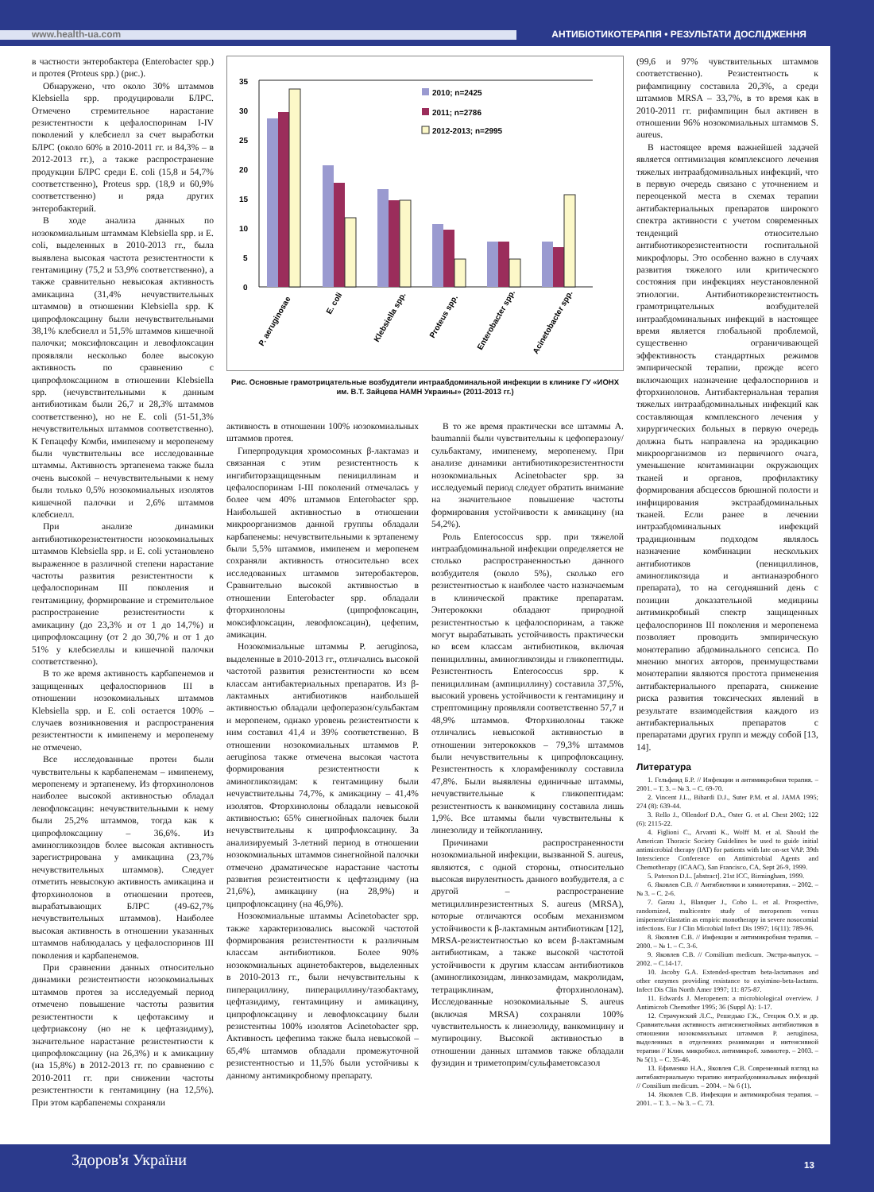www.health-ua.com АНТИБІОТИКОТЕРАПІЯ • РЕЗУЛЬТАТИ ДОСЛІДЖЕННЯ
в частности энтеробактера (Enterobacter spp.) и протея (Proteus spp.) (рис.).
Обнаружено, что около 30% штаммов Klebsiella spp. продуцировали БЛРС. Отмечено стремительное нарастание резистентности к цефалоспоринам I-IV поколений у клебсиелл за счет выработки БЛРС (около 60% в 2010-2011 гг. и 84,3% – в 2012-2013 гг.), а также распространение продукции БЛРС среди E. coli (15,8 и 54,7% соответственно), Proteus spp. (18,9 и 60,9% соответственно) и ряда других энтеробактерий.
В ходе анализа данных по нозокомиальным штаммам Klebsiella spp. и E. coli, выделенных в 2010-2013 гг., была выявлена высокая частота резистентности к гентамицину (75,2 и 53,9% соответственно), а также сравнительно невысокая активность амикацина (31,4% нечувствительных штаммов) в отношении Klebsiella spp. К ципрофлоксацину были нечувствительными 38,1% клебсиелл и 51,5% штаммов кишечной палочки; моксифлоксацин и левофлоксацин проявляли несколько более высокую активность по сравнению с ципрофлоксацином в отношении Klebsiella spp. (нечувствительными к данным антибиотикам были 26,7 и 28,3% штаммов соответственно), но не E. coli (51-51,3% нечувствительных штаммов соответственно). К Гепацефу Комби, имипенему и меропенему были чувствительны все исследованные штаммы. Активность эртапенема также была очень высокой – нечувствительными к нему были только 0,5% нозокомиальных изолятов кишечной палочки и 2,6% штаммов клебсиелл.
При анализе динамики антибиотикорезистентности нозокомиальных штаммов Klebsiella spp. и E. coli установлено выраженное в различной степени нарастание частоты развития резистентности к цефалоспоринам III поколения и гентамицину, формирование и стремительное распространение резистентности к амикацину (до 23,3% и от 1 до 14,7%) и ципрофлоксацину (от 2 до 30,7% и от 1 до 51% у клебсиеллы и кишечной палочки соответственно).
В то же время активность карбапенемов и защищенных цефалоспоринов III в отношении нозокомиальных штаммов Klebsiella spp. и E. coli остается 100% – случаев возникновения и распространения резистентности к имипенему и меропенему не отмечено.
Все исследованные протеи были чувствительны к карбапенемам – имипенему, меропенему и эртапенему. Из фторхинолонов наиболее высокой активностью обладал левофлоксацин: нечувствительными к нему были 25,2% штаммов, тогда как к ципрофлоксацину – 36,6%. Из аминогликозидов более высокая активность зарегистрирована у амикацина (23,7% нечувствительных штаммов). Следует отметить невысокую активность амикацина и фторхинолонов в отношении протеев, вырабатывающих БЛРС (49-62,7% нечувствительных штаммов). Наиболее высокая активность в отношении указанных штаммов наблюдалась у цефалоспоринов III поколения и карбапенемов.
При сравнении данных относительно динамики резистентности нозокомиальных штаммов протея за исследуемый период отмечено повышение частоты развития резистентности к цефотаксиму и цефтриаксону (но не к цефтазидиму), значительное нарастание резистентности к ципрофлоксацину (на 26,3%) и к амикацину (на 15,8%) в 2012-2013 гг. по сравнению с 2010-2011 гг. при снижении частоты резистентности к гентамицину (на 12,5%). При этом карбапенемы сохраняли
35
30
25
20
15
10
5
0
2010; n=2425
2011; n=2786
2012-2013; n=2995
P. aeruginosae
E. coli
Klebsiella spp.
Proteus spp.
Enterobacter spp.
Acinetobacter spp.
Рис. Основные грамотрицательные возбудители интраабдоминальной инфекции в клинике ГУ «ИОНХ им. В.Т. Зайцева НАМН Украины» (2011-2013 гг.)
активность в отношении 100% нозокомиальных штаммов протея.
Гиперпродукция хромосомных β-лактамаз и связанная с этим резистентность к ингибиторзащищенным пенициллинам и цефалоспоринам I-III поколений отмечалась у более чем 40% штаммов Enterobacter spp. Наибольшей активностью в отношении микроорганизмов данной группы обладали карбапенемы: нечувствительными к эртапенему были 5,5% штаммов, имипенем и меропенем сохраняли активность относительно всех исследованных штаммов энтеробактеров. Сравнительно высокой активностью в отношении Enterobacter spp. обладали фторхинолоны (ципрофлоксацин, моксифлоксацин, левофлоксацин), цефепим, амикацин.
Нозокомиальные штаммы P. aeruginosa, выделенные в 2010-2013 гг., отличались высокой частотой развития резистентности ко всем классам антибактериальных препаратов. Из β-лактамных антибиотиков наибольшей активностью обладали цефоперазон/сульбактам и меропенем, однако уровень резистентности к ним составил 41,4 и 39% соответственно. В отношении нозокомиальных штаммов P. aeruginosa также отмечена высокая частота формирования резистентности к аминогликозидам: к гентамицину были нечувствительны 74,7%, к амикацину – 41,4% изолятов. Фторхинолоны обладали невысокой активностью: 65% синегнойных палочек были нечувствительны к ципрофлоксацину. За анализируемый 3-летний период в отношении нозокомиальных штаммов синегнойной палочки отмечено драматическое нарастание частоты развития резистентности к цефтазидиму (на 21,6%), амикацину (на 28,9%) и ципрофлоксацину (на 46,9%).
Нозокомиальные штаммы Acinetobacter spp. также характеризовались высокой частотой формирования резистентности к различным классам антибиотиков. Более 90% нозокомиальных ацинетобактеров, выделенных в 2010-2013 гг., были нечувствительны к пиперациллину, пиперациллину/тазобактаму, цефтазидиму, гентамицину и амикацину, ципрофлоксацину и левофлоксацину были резистентны 100% изолятов Acinetobacter spp. Активность цефепима также была невысокой – 65,4% штаммов обладали промежуточной резистентностью и 11,5% были устойчивы к данному антимикробному препарату.
В то же время практически все штаммы A. baumannii были чувствительны к цефоперазону/сульбактаму, имипенему, меропенему. При анализе динамики антибиотикорезистентности нозокомиальных Acinetobacter spp. за исследуемый период следует обратить внимание на значительное повышение частоты формирования устойчивости к амикацину (на 54,2%).
Роль Enterococcus spp. при тяжелой интраабдоминальной инфекции определяется не столько распространенностью данного возбудителя (около 5%), сколько его резистентностью к наиболее часто назначаемым в клинической практике препаратам. Энтерококки обладают природной резистентностью к цефалоспоринам, а также могут вырабатывать устойчивость практически ко всем классам антибиотиков, включая пенициллины, аминогликозиды и гликопептиды. Резистентность Enterococcus spp. к пенициллинам (ампициллину) составила 37,5%, высокий уровень устойчивости к гентамицину и стрептомицину проявляли соответственно 57,7 и 48,9% штаммов. Фторхинолоны также отличались невысокой активностью в отношении энтерококков – 79,3% штаммов были нечувствительны к ципрофлоксацину. Резистентность к хлорамфениколу составила 47,8%. Были выявлены единичные штаммы, нечувствительные к гликопептидам: резистентность к ванкомицину составила лишь 1,9%. Все штаммы были чувствительны к линезолиду и тейкопланину.
Причинами распространенности нозокомиальной инфекции, вызванной S. aureus, являются, с одной стороны, относительно высокая вирулентность данного возбудителя, а с другой – распространение метициллинрезистентных S. aureus (MRSA), которые отличаются особым механизмом устойчивости к β-лактамным антибиотикам [12], MRSA-резистентностью ко всем β-лактамным антибиотикам, а также высокой частотой устойчивости к другим классам антибиотиков (аминогликозидам, линкозамидам, макролидам, тетрациклинам, фторхинолонам). Исследованные нозокомиальные S. aureus (включая MRSA) сохраняли 100% чувствительность к линезолиду, ванкомицину и мупироцину. Высокой активностью в отношении данных штаммов также обладали фузидин и триметоприм/сульфаметоксазол
(99,6 и 97% чувствительных штаммов соответственно). Резистентность к рифампицину составила 20,3%, а среди штаммов MRSA – 33,7%, в то время как в 2010-2011 гг. рифампицин был активен в отношении 96% нозокомиальных штаммов S. aureus.
В настоящее время важнейшей задачей является оптимизация комплексного лечения тяжелых интраабдоминальных инфекций, что в первую очередь связано с уточнением и переоценкой места в схемах терапии антибактериальных препаратов широкого спектра активности с учетом современных тенденций относительно антибиотикорезистентности госпитальной микрофлоры. Это особенно важно в случаях развития тяжелого или критического состояния при инфекциях неустановленной этиологии. Антибиотикорезистентность грамотрицательных возбудителей интраабдоминальных инфекций в настоящее время является глобальной проблемой, существенно ограничивающей эффективность стандартных режимов эмпирической терапии, прежде всего включающих назначение цефалоспоринов и фторхинолонов. Антибактериальная терапия тяжелых интраабдоминальных инфекций как составляющая комплексного лечения у хирургических больных в первую очередь должна быть направлена на эрадикацию микроорганизмов из первичного очага, уменьшение контаминации окружающих тканей и органов, профилактику формирования абсцессов брюшной полости и инфицирования экстраабдоминальных тканей. Если ранее в лечении интраабдоминальных инфекций традиционным подходом являлось назначение комбинации нескольких антибиотиков (пенициллинов, аминогликозида и антианаэробного препарата), то на сегодняшний день с позиции доказательной медицины антимикробный спектр защищенных цефалоспоринов III поколения и меропенема позволяет проводить эмпирическую монотерапию абдоминального сепсиса. По мнению многих авторов, преимуществами монотерапии являются простота применения антибактериального препарата, снижение риска развития токсических явлений в результате взаимодействия каждого из антибактериальных препаратов с препаратами других групп и между собой [13, 14].
Литература
1. Гельфанд Б.Р. // Инфекции и антимикробная терапия. – 2001. – Т. 3. – № 3. – С. 69-70.
2. Vincent J.L., Bihardi D.J., Suter P.M. et al. JAMA 1995; 274 (8): 639-44.
3. Rello J., Ollendorf D.A., Oster G. et al. Chest 2002; 122 (6): 2115-22.
4. Figlioni C., Arvanti K., Wolff M. et al. Should the American Thoracic Society Guidelines be used to guide initial antimicrobial therapy (IAT) for patients with late on-set VAP. 39th Interscience Conference on Antimicrobial Agents and Chemotherapy (ICAAC), San Francisco, CA, Sept 26-9, 1999.
5. Paterson D.L. [abstract]. 21st ICC, Birmingham, 1999.
6. Яковлев С.В. // Антибиотики и химиотерапия. – 2002. – № 3. – С. 2-6.
7. Garau J., Blanquer J., Cobo L. et al. Prospective, randomized, multicentre study of meropenem versus imipenem/cilastatin as empiric monotherapy in severe nosocomial infections. Eur J Clin Microbial Infect Dis 1997; 16(11): 789-96.
8. Яковлев С.В. // Инфекции и антимикробная терапия. – 2000. – № 1. – С. 3-6.
9. Яковлев С.В. // Consilium medicum. Экстра-выпуск. – 2002. – С.14-17.
10. Jacoby G.A. Extended-spectrum beta-lactamases and other enzymes providing resistance to oxyimino-beta-lactams. Infect Dis Clin North Amer 1997; 11: 875-87.
11. Edwards J. Meropenem: a microbiological overview. J Antimicrob Chemother 1995; 36 (Suppl A): 1-17.
12. Страчунский Л.С., Решедько Г.К., Стецюк О.У. и др. Сравнительная активность антисинегнойных антибиотиков в отношении нозокомиальных штаммов P. aeruginosa, выделенных в отделениях реанимации и интенсивной терапии // Клин. микробиол. антимикроб. химиотер. – 2003. – № 5(1). – С. 35-46.
13. Ефименко Н.А., Яковлев С.В. Современный взгляд на антибактериальную терапию интраабдоминальных инфекций // Consilium medicum. – 2004. – № 6 (1).
14. Яковлев С.В. Инфекции и антимикробная терапия. – 2001. – Т. 3. – № 3. – С. 73.
Здоров'я України 13